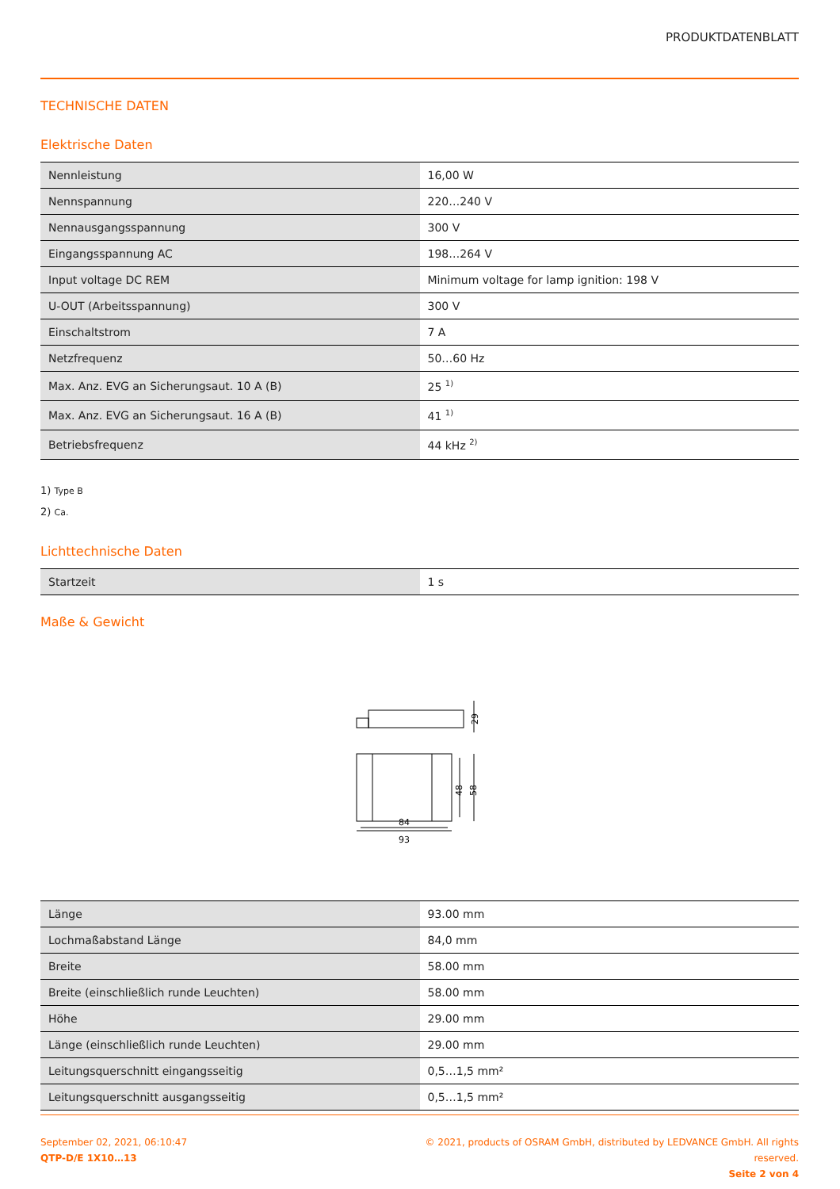PRODUKTDATENBLATT
TECHNISCHE DATEN
Elektrische Daten
| Nennleistung | 16,00 W |
| Nennspannung | 220…240 V |
| Nennausgangsspannung | 300 V |
| Eingangsspannung AC | 198…264 V |
| Input voltage DC REM | Minimum voltage for lamp ignition: 198 V |
| U-OUT (Arbeitsspannung) | 300 V |
| Einschaltstrom | 7 A |
| Netzfrequenz | 50…60 Hz |
| Max. Anz. EVG an Sicherungsaut. 10 A (B) | 25 <sup>1)</sup> |
| Max. Anz. EVG an Sicherungsaut. 16 A (B) | 41 <sup>1)</sup> |
| Betriebsfrequenz | 44 kHz <sup>2)</sup> |
1) Type B
2) Ca.
Lichttechnische Daten
| Startzeit | 1 s |
Maße & Gewicht
29
48
58
84
93
| Länge | 93.00 mm |
| Lochmaßabstand Länge | 84,0 mm |
| Breite | 58.00 mm |
| Breite (einschließlich runde Leuchten) | 58.00 mm |
| Höhe | 29.00 mm |
| Länge (einschließlich runde Leuchten) | 29.00 mm |
| Leitungsquerschnitt eingangsseitig | 0,5…1,5 mm² |
| Leitungsquerschnitt ausgangsseitig | 0,5…1,5 mm² |
September 02, 2021, 06:10:47
QTP-D/E 1X10…13
© 2021, products of OSRAM GmbH, distributed by LEDVANCE GmbH. All rights
reserved.
Seite 2 von 4